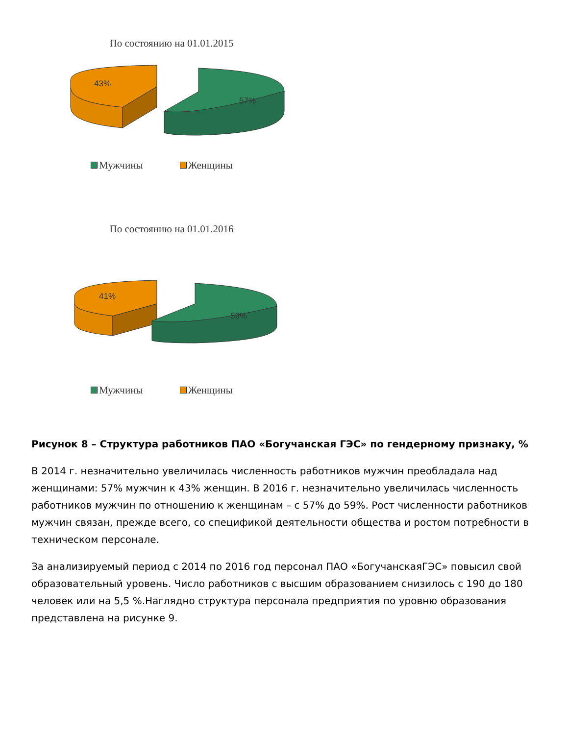По состоянию на 01.01.2015
43%
57%
Мужчины Женщины
По состоянию на 01.01.2016
41%
59%
Мужчины Женщины
Рисунок 8 – Структура работников ПАО «Богучанская ГЭС» по гендерному признаку, %
В 2014 г. незначительно увеличилась численность работников мужчин преобладала над женщинами: 57% мужчин к 43% женщин. В 2016 г. незначительно увеличилась численность работников мужчин по отношению к женщинам – с 57% до 59%. Рост численности работников мужчин связан, прежде всего, со спецификой деятельности общества и ростом потребности в техническом персонале.
За анализируемый период с 2014 по 2016 год персонал ПАО «БогучанскаяГЭС» повысил свой образовательный уровень. Число работников с высшим образованием снизилось с 190 до 180 человек или на 5,5 %.Наглядно структура персонала предприятия по уровню образования представлена на рисунке 9.